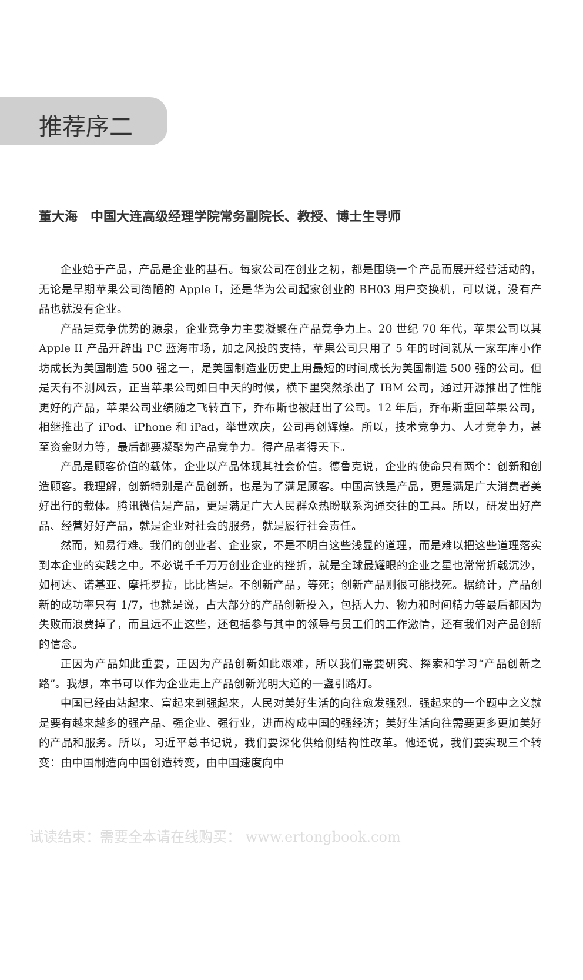推荐序二
董大海　中国大连高级经理学院常务副院长、教授、博士生导师
企业始于产品，产品是企业的基石。每家公司在创业之初，都是围绕一个产品而展开经营活动的，无论是早期苹果公司简陋的 Apple I，还是华为公司起家创业的 BH03 用户交换机，可以说，没有产品也就没有企业。
产品是竞争优势的源泉，企业竞争力主要凝聚在产品竞争力上。20 世纪 70 年代，苹果公司以其 Apple II 产品开辟出 PC 蓝海市场，加之风投的支持，苹果公司只用了 5 年的时间就从一家车库小作坊成长为美国制造 500 强之一，是美国制造业历史上用最短的时间成长为美国制造 500 强的公司。但是天有不测风云，正当苹果公司如日中天的时候，横下里突然杀出了 IBM 公司，通过开源推出了性能更好的产品，苹果公司业绩随之飞转直下，乔布斯也被赶出了公司。12 年后，乔布斯重回苹果公司，相继推出了 iPod、iPhone 和 iPad，举世欢庆，公司再创辉煌。所以，技术竞争力、人才竞争力，甚至资金财力等，最后都要凝聚为产品竞争力。得产品者得天下。
产品是顾客价值的载体，企业以产品体现其社会价值。德鲁克说，企业的使命只有两个：创新和创造顾客。我理解，创新特别是产品创新，也是为了满足顾客。中国高铁是产品，更是满足广大消费者美好出行的载体。腾讯微信是产品，更是满足广大人民群众热盼联系沟通交往的工具。所以，研发出好产品、经营好好产品，就是企业对社会的服务，就是履行社会责任。
然而，知易行难。我们的创业者、企业家，不是不明白这些浅显的道理，而是难以把这些道理落实到本企业的实践之中。不必说千千万万创业企业的挫折，就是全球最耀眼的企业之星也常常折戟沉沙，如柯达、诺基亚、摩托罗拉，比比皆是。不创新产品，等死；创新产品则很可能找死。据统计，产品创新的成功率只有 1/7，也就是说，占大部分的产品创新投入，包括人力、物力和时间精力等最后都因为失败而浪费掉了，而且远不止这些，还包括参与其中的领导与员工们的工作激情，还有我们对产品创新的信念。
正因为产品如此重要，正因为产品创新如此艰难，所以我们需要研究、探索和学习“产品创新之路”。我想，本书可以作为企业走上产品创新光明大道的一盏引路灯。
中国已经由站起来、富起来到强起来，人民对美好生活的向往愈发强烈。强起来的一个题中之义就是要有越来越多的强产品、强企业、强行业，进而构成中国的强经济；美好生活向往需要更多更加美好的产品和服务。所以，习近平总书记说，我们要深化供给侧结构性改革。他还说，我们要实现三个转变：由中国制造向中国创造转变，由中国速度向中
试读结束：需要全本请在线购买： www.ertongbook.com